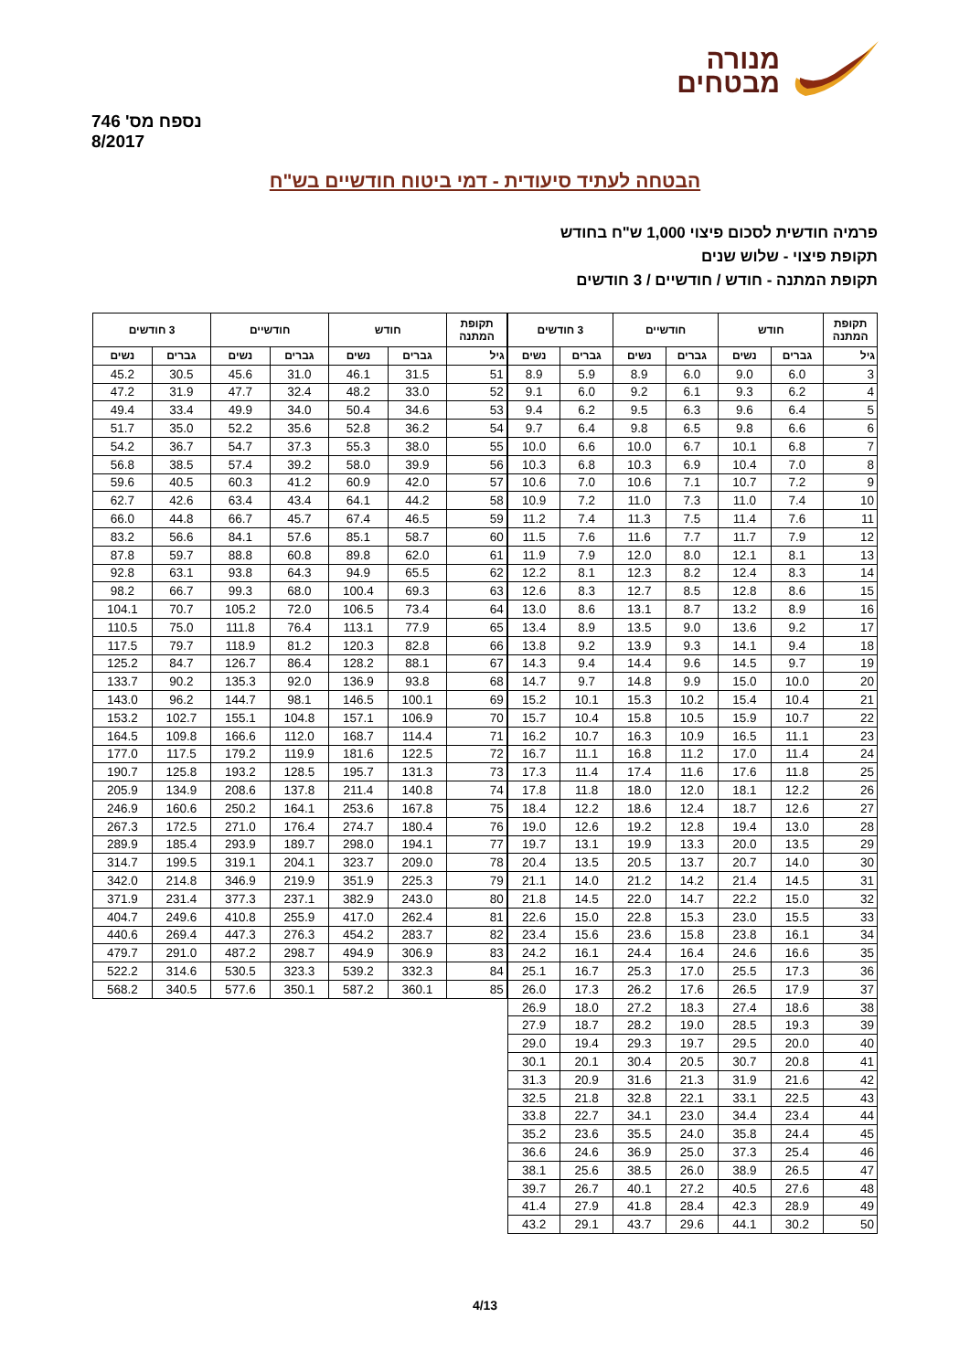נספח מס' 746
8/2017
מנורה
מבטחים
הבטחה לעתיד סיעודית - דמי ביטוח חודשיים בש"ח
פרמיה חודשית לסכום פיצוי 1,000 ש"ח בחודש
תקופת פיצוי - שלוש שנים
תקופת המתנה - חודש / חודשיים / 3 חודשים
| תקופת המתנה | חודש | | חודשיים | | 3 חודשים | |
| --- | --- | --- | --- | --- | --- | --- |
| גיל | גברים | נשים | גברים | נשים | גברים | נשים |
| 3 | 6.0 | 9.0 | 6.0 | 8.9 | 5.9 | 8.9 |
| 4 | 6.2 | 9.3 | 6.1 | 9.2 | 6.0 | 9.1 |
| 5 | 6.4 | 9.6 | 6.3 | 9.5 | 6.2 | 9.4 |
| 6 | 6.6 | 9.8 | 6.5 | 9.8 | 6.4 | 9.7 |
| 7 | 6.8 | 10.1 | 6.7 | 10.0 | 6.6 | 10.0 |
| 8 | 7.0 | 10.4 | 6.9 | 10.3 | 6.8 | 10.3 |
| 9 | 7.2 | 10.7 | 7.1 | 10.6 | 7.0 | 10.6 |
| 10 | 7.4 | 11.0 | 7.3 | 11.0 | 7.2 | 10.9 |
| 11 | 7.6 | 11.4 | 7.5 | 11.3 | 7.4 | 11.2 |
| 12 | 7.9 | 11.7 | 7.7 | 11.6 | 7.6 | 11.5 |
| 13 | 8.1 | 12.1 | 8.0 | 12.0 | 7.9 | 11.9 |
| 14 | 8.3 | 12.4 | 8.2 | 12.3 | 8.1 | 12.2 |
| 15 | 8.6 | 12.8 | 8.5 | 12.7 | 8.3 | 12.6 |
| 16 | 8.9 | 13.2 | 8.7 | 13.1 | 8.6 | 13.0 |
| 17 | 9.2 | 13.6 | 9.0 | 13.5 | 8.9 | 13.4 |
| 18 | 9.4 | 14.1 | 9.3 | 13.9 | 9.2 | 13.8 |
| 19 | 9.7 | 14.5 | 9.6 | 14.4 | 9.4 | 14.3 |
| 20 | 10.0 | 15.0 | 9.9 | 14.8 | 9.7 | 14.7 |
| 21 | 10.4 | 15.4 | 10.2 | 15.3 | 10.1 | 15.2 |
| 22 | 10.7 | 15.9 | 10.5 | 15.8 | 10.4 | 15.7 |
| 23 | 11.1 | 16.5 | 10.9 | 16.3 | 10.7 | 16.2 |
| 24 | 11.4 | 17.0 | 11.2 | 16.8 | 11.1 | 16.7 |
| 25 | 11.8 | 17.6 | 11.6 | 17.4 | 11.4 | 17.3 |
| 26 | 12.2 | 18.1 | 12.0 | 18.0 | 11.8 | 17.8 |
| 27 | 12.6 | 18.7 | 12.4 | 18.6 | 12.2 | 18.4 |
| 28 | 13.0 | 19.4 | 12.8 | 19.2 | 12.6 | 19.0 |
| 29 | 13.5 | 20.0 | 13.3 | 19.9 | 13.1 | 19.7 |
| 30 | 14.0 | 20.7 | 13.7 | 20.5 | 13.5 | 20.4 |
| 31 | 14.5 | 21.4 | 14.2 | 21.2 | 14.0 | 21.1 |
| 32 | 15.0 | 22.2 | 14.7 | 22.0 | 14.5 | 21.8 |
| 33 | 15.5 | 23.0 | 15.3 | 22.8 | 15.0 | 22.6 |
| 34 | 16.1 | 23.8 | 15.8 | 23.6 | 15.6 | 23.4 |
| 35 | 16.6 | 24.6 | 16.4 | 24.4 | 16.1 | 24.2 |
| 36 | 17.3 | 25.5 | 17.0 | 25.3 | 16.7 | 25.1 |
| 37 | 17.9 | 26.5 | 17.6 | 26.2 | 17.3 | 26.0 |
| 38 | 18.6 | 27.4 | 18.3 | 27.2 | 18.0 | 26.9 |
| 39 | 19.3 | 28.5 | 19.0 | 28.2 | 18.7 | 27.9 |
| 40 | 20.0 | 29.5 | 19.7 | 29.3 | 19.4 | 29.0 |
| 41 | 20.8 | 30.7 | 20.5 | 30.4 | 20.1 | 30.1 |
| 42 | 21.6 | 31.9 | 21.3 | 31.6 | 20.9 | 31.3 |
| 43 | 22.5 | 33.1 | 22.1 | 32.8 | 21.8 | 32.5 |
| 44 | 23.4 | 34.4 | 23.0 | 34.1 | 22.7 | 33.8 |
| 45 | 24.4 | 35.8 | 24.0 | 35.5 | 23.6 | 35.2 |
| 46 | 25.4 | 37.3 | 25.0 | 36.9 | 24.6 | 36.6 |
| 47 | 26.5 | 38.9 | 26.0 | 38.5 | 25.6 | 38.1 |
| 48 | 27.6 | 40.5 | 27.2 | 40.1 | 26.7 | 39.7 |
| 49 | 28.9 | 42.3 | 28.4 | 41.8 | 27.9 | 41.4 |
| 50 | 30.2 | 44.1 | 29.6 | 43.7 | 29.1 | 43.2 |
| תקופת המתנה | חודש | | חודשיים | | 3 חודשים | |
| --- | --- | --- | --- | --- | --- | --- |
| גיל | גברים | נשים | גברים | נשים | גברים | נשים |
| 51 | 31.5 | 46.1 | 31.0 | 45.6 | 30.5 | 45.2 |
| 52 | 33.0 | 48.2 | 32.4 | 47.7 | 31.9 | 47.2 |
| 53 | 34.6 | 50.4 | 34.0 | 49.9 | 33.4 | 49.4 |
| 54 | 36.2 | 52.8 | 35.6 | 52.2 | 35.0 | 51.7 |
| 55 | 38.0 | 55.3 | 37.3 | 54.7 | 36.7 | 54.2 |
| 56 | 39.9 | 58.0 | 39.2 | 57.4 | 38.5 | 56.8 |
| 57 | 42.0 | 60.9 | 41.2 | 60.3 | 40.5 | 59.6 |
| 58 | 44.2 | 64.1 | 43.4 | 63.4 | 42.6 | 62.7 |
| 59 | 46.5 | 67.4 | 45.7 | 66.7 | 44.8 | 66.0 |
| 60 | 58.7 | 85.1 | 57.6 | 84.1 | 56.6 | 83.2 |
| 61 | 62.0 | 89.8 | 60.8 | 88.8 | 59.7 | 87.8 |
| 62 | 65.5 | 94.9 | 64.3 | 93.8 | 63.1 | 92.8 |
| 63 | 69.3 | 100.4 | 68.0 | 99.3 | 66.7 | 98.2 |
| 64 | 73.4 | 106.5 | 72.0 | 105.2 | 70.7 | 104.1 |
| 65 | 77.9 | 113.1 | 76.4 | 111.8 | 75.0 | 110.5 |
| 66 | 82.8 | 120.3 | 81.2 | 118.9 | 79.7 | 117.5 |
| 67 | 88.1 | 128.2 | 86.4 | 126.7 | 84.7 | 125.2 |
| 68 | 93.8 | 136.9 | 92.0 | 135.3 | 90.2 | 133.7 |
| 69 | 100.1 | 146.5 | 98.1 | 144.7 | 96.2 | 143.0 |
| 70 | 106.9 | 157.1 | 104.8 | 155.1 | 102.7 | 153.2 |
| 71 | 114.4 | 168.7 | 112.0 | 166.6 | 109.8 | 164.5 |
| 72 | 122.5 | 181.6 | 119.9 | 179.2 | 117.5 | 177.0 |
| 73 | 131.3 | 195.7 | 128.5 | 193.2 | 125.8 | 190.7 |
| 74 | 140.8 | 211.4 | 137.8 | 208.6 | 134.9 | 205.9 |
| 75 | 167.8 | 253.6 | 164.1 | 250.2 | 160.6 | 246.9 |
| 76 | 180.4 | 274.7 | 176.4 | 271.0 | 172.5 | 267.3 |
| 77 | 194.1 | 298.0 | 189.7 | 293.9 | 185.4 | 289.9 |
| 78 | 209.0 | 323.7 | 204.1 | 319.1 | 199.5 | 314.7 |
| 79 | 225.3 | 351.9 | 219.9 | 346.9 | 214.8 | 342.0 |
| 80 | 243.0 | 382.9 | 237.1 | 377.3 | 231.4 | 371.9 |
| 81 | 262.4 | 417.0 | 255.9 | 410.8 | 249.6 | 404.7 |
| 82 | 283.7 | 454.2 | 276.3 | 447.3 | 269.4 | 440.6 |
| 83 | 306.9 | 494.9 | 298.7 | 487.2 | 291.0 | 479.7 |
| 84 | 332.3 | 539.2 | 323.3 | 530.5 | 314.6 | 522.2 |
| 85 | 360.1 | 587.2 | 350.1 | 577.6 | 340.5 | 568.2 |
4/13